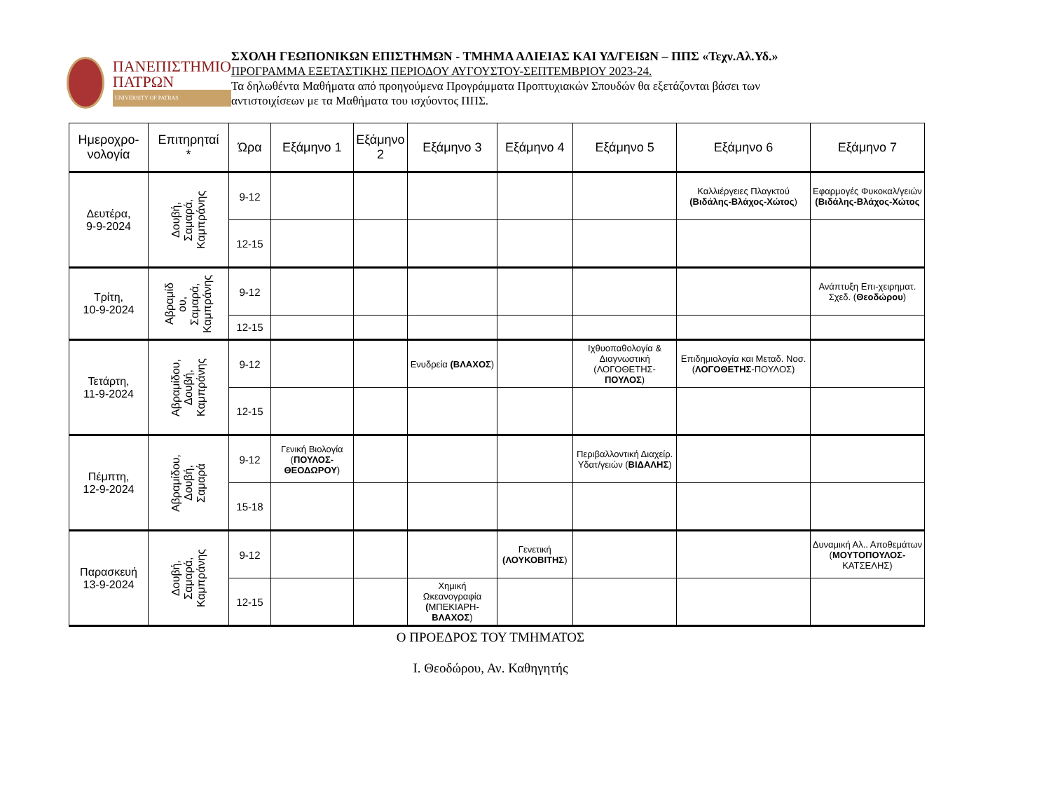ΠΑΝΕΠΙΣΤΗΜΙΟ
ΠΑΤΡΩΝ
UNIVERSITY OF PATRAS
ΣΧΟΛΗ ΓΕΩΠΟΝΙΚΩΝ ΕΠΙΣΤΗΜΩΝ - ΤΜΗΜΑ ΑΛΙΕΙΑΣ ΚΑΙ ΥΔ/ΓΕΙΩΝ – ΠΠΣ «Τεχν.Αλ.Υδ.»
ΠΡΟΓΡΑΜΜΑ ΕΞΕΤΑΣΤΙΚΗΣ ΠΕΡΙΟΔΟΥ ΑΥΓΟΥΣΤΟΥ-ΣΕΠΤΕΜΒΡΙΟΥ 2023-24.
Τα δηλωθέντα Μαθήματα από προηγούμενα Προγράμματα Προπτυχιακών Σπουδών θα εξετάζονται βάσει των
αντιστοιχίσεων με τα Μαθήματα του ισχύοντος ΠΠΣ.
| Ημεροχρο- νολογία | Επιτηρηταί * | Ώρα | Εξάμηνο 1 | Εξάμηνο 2 | Εξάμηνο 3 | Εξάμηνο 4 | Εξάμηνο 5 | Εξάμηνο 6 | Εξάμηνο 7 |
| --- | --- | --- | --- | --- | --- | --- | --- | --- | --- |
| Δευτέρα, 9-9-2024 | Δουβή, Σαμαρά, Καμπράνης | 9-12 | | | | | | Καλλιέργειες Πλαγκτού (Βιδάλης-Βλάχος-Χώτος ) | Εφαρμογές Φυκοκαλ/γειών (Βιδάλης-Βλάχος-Χώτος |
| | | 12-15 | | | | | | | |
| Τρίτη, 10-9-2024 | Αβραμίδ ου, Σαμαρά, Καμπράνης | 9-12 | | | | | | | Ανάπτυξη Επι-χειρηματ. Σχεδ. ( Θεοδώρου ) |
| | | 12-15 | | | | | | | |
| Τετάρτη, 11-9-2024 | Αβραμίδου, Δουβή, Καμπράνης | 9-12 | | | Ενυδρεία (ΒΛΑΧΟΣ ) | | Ιχθυοπαθολογία & Διαγνωστική (ΛΟΓΟΘΕΤΗΣ- ΠΟΥΛΟΣ ) | Επιδημιολογία και Μεταδ. Νοσ. ( ΛΟΓΟΘΕΤΗΣ -ΠΟΥΛΟΣ) | |
| | | 12-15 | | | | | | | |
| Πέμπτη, 12-9-2024 | Αβραμίδου, Δουβή, Σαμαρά | 9-12 | Γενική Βιολογία ( ΠΟΥΛΟΣ-ΘΕΟΔΩΡΟΥ ) | | | | Περιβαλλοντική Διαχείρ. Υδατ/γειών ( ΒΙΔΑΛΗΣ ) | | |
| | | 15-18 | | | | | | | |
| Παρασκευή 13-9-2024 | Δουβή, Σαμαρά, Καμπράνης | 9-12 | | | | Γενετική (ΛΟΥΚΟΒΙΤΗΣ ) | | | Δυναμική Αλ.. Αποθεμάτων ( ΜΟΥΤΟΠΟΥΛΟΣ- ΚΑΤΣΕΛΗΣ) |
| | | 12-15 | | | Χημική Ωκεανογραφία ( ΜΠΕΚΙΑΡΗ- ΒΛΑΧΟΣ ) | | | | |
Ο ΠΡΟΕΔΡΟΣ ΤΟΥ ΤΜΗΜΑΤΟΣ
Ι. Θεοδώρου, Αν. Καθηγητής